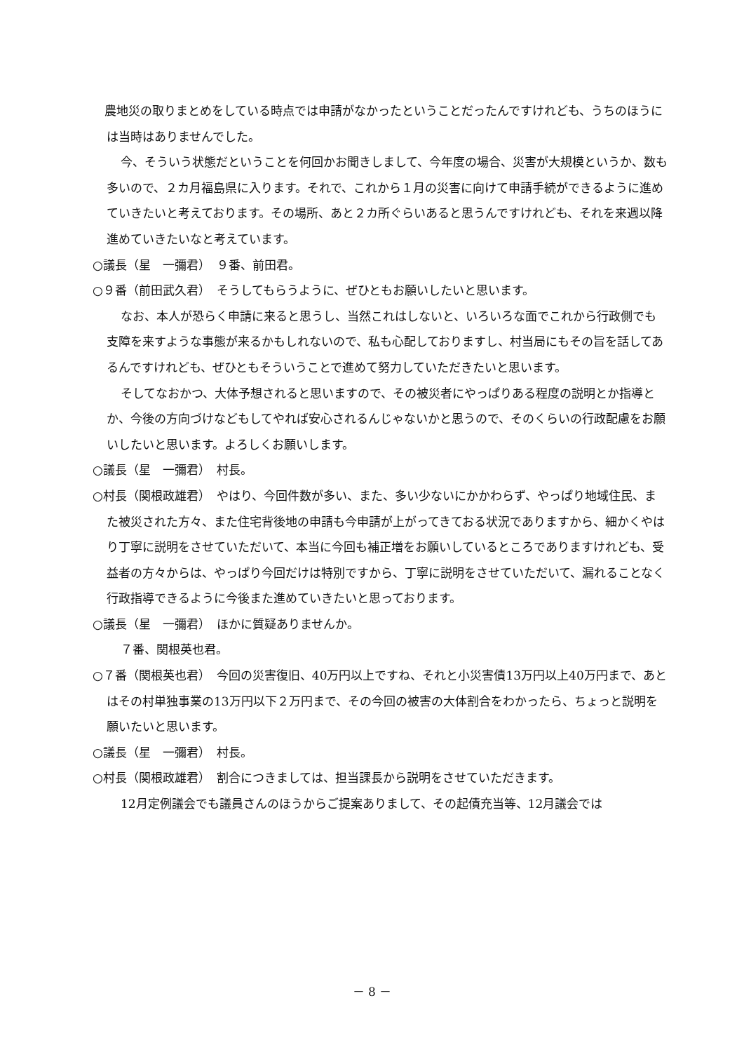農地災の取りまとめをしている時点では申請がなかったということだったんですけれども、うちのほうには当時はありませんでした。
今、そういう状態だということを何回かお聞きしまして、今年度の場合、災害が大規模というか、数も多いので、２カ月福島県に入ります。それで、これから１月の災害に向けて申請手続ができるように進めていきたいと考えております。その場所、あと２カ所ぐらいあると思うんですけれども、それを来週以降進めていきたいなと考えています。
○議長（星　一彌君）　９番、前田君。
○９番（前田武久君）　そうしてもらうように、ぜひともお願いしたいと思います。
なお、本人が恐らく申請に来ると思うし、当然これはしないと、いろいろな面でこれから行政側でも支障を来すような事態が来るかもしれないので、私も心配しておりますし、村当局にもその旨を話してあるんですけれども、ぜひともそういうことで進めて努力していただきたいと思います。
そしてなおかつ、大体予想されると思いますので、その被災者にやっぱりある程度の説明とか指導とか、今後の方向づけなどもしてやれば安心されるんじゃないかと思うので、そのくらいの行政配慮をお願いしたいと思います。よろしくお願いします。
○議長（星　一彌君）　村長。
○村長（関根政雄君）　やはり、今回件数が多い、また、多い少ないにかかわらず、やっぱり地域住民、また被災された方々、また住宅背後地の申請も今申請が上がってきておる状況でありますから、細かくやはり丁寧に説明をさせていただいて、本当に今回も補正増をお願いしているところでありますけれども、受益者の方々からは、やっぱり今回だけは特別ですから、丁寧に説明をさせていただいて、漏れることなく行政指導できるように今後また進めていきたいと思っております。
○議長（星　一彌君）　ほかに質疑ありませんか。
７番、関根英也君。
○７番（関根英也君）　今回の災害復旧、40万円以上ですね、それと小災害債13万円以上40万円まで、あとはその村単独事業の13万円以下２万円まで、その今回の被害の大体割合をわかったら、ちょっと説明を願いたいと思います。
○議長（星　一彌君）　村長。
○村長（関根政雄君）　割合につきましては、担当課長から説明をさせていただきます。
12月定例議会でも議員さんのほうからご提案ありまして、その起債充当等、12月議会では
－ 8 －